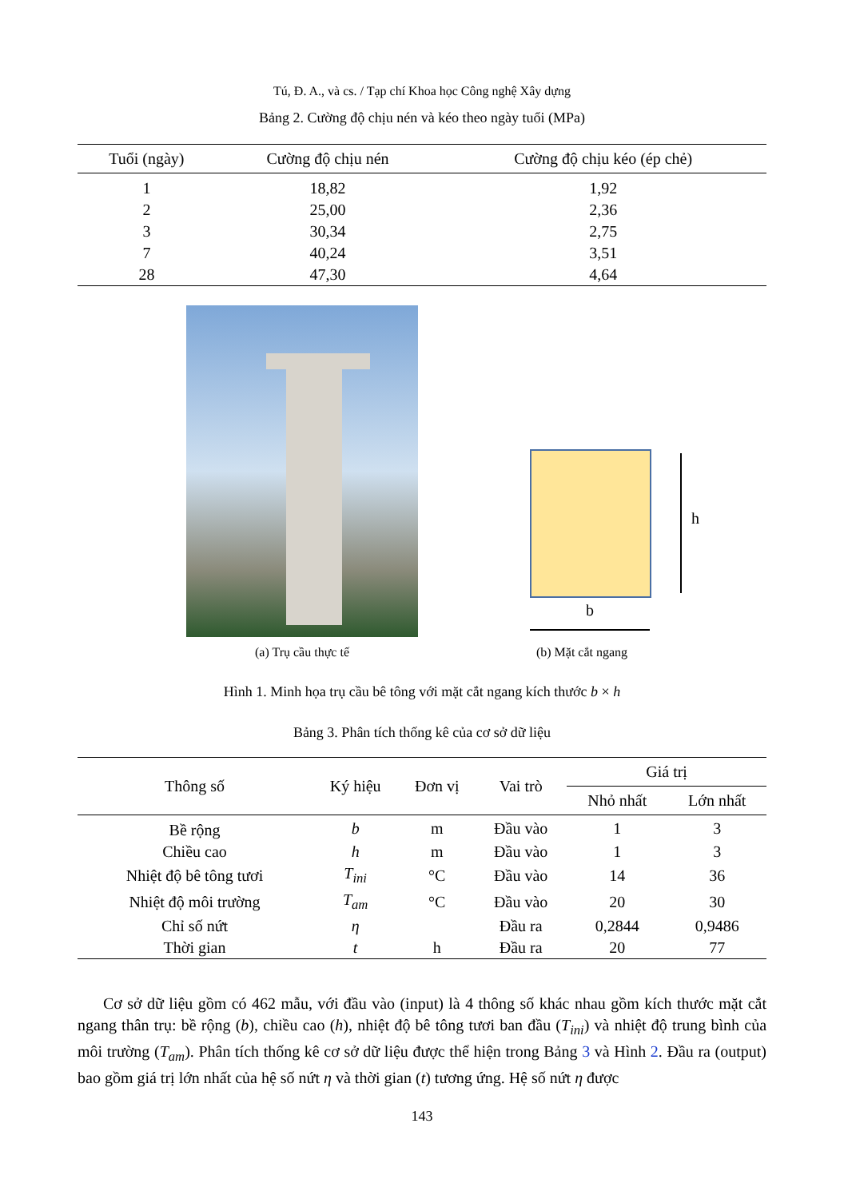Tú, Đ. A., và cs. / Tạp chí Khoa học Công nghệ Xây dựng
Bảng 2. Cường độ chịu nén và kéo theo ngày tuổi (MPa)
| Tuổi (ngày) | Cường độ chịu nén | Cường độ chịu kéo (ép chẻ) |
| --- | --- | --- |
| 1 | 18,82 | 1,92 |
| 2 | 25,00 | 2,36 |
| 3 | 30,34 | 2,75 |
| 7 | 40,24 | 3,51 |
| 28 | 47,30 | 4,64 |
(a) Trụ cầu thực tế
h
b
(b) Mặt cắt ngang
Hình 1. Minh họa trụ cầu bê tông với mặt cắt ngang kích thước b × h
Bảng 3. Phân tích thống kê của cơ sở dữ liệu
| Thông số | Ký hiệu | Đơn vị | Vai trò | Giá trị | |
| --- | --- | --- | --- | --- | --- |
| | | | | Nhỏ nhất | Lớn nhất |
| Bề rộng | b | m | Đầu vào | 1 | 3 |
| Chiều cao | h | m | Đầu vào | 1 | 3 |
| Nhiệt độ bê tông tươi | T<sub>ini</sub> | °C | Đầu vào | 14 | 36 |
| Nhiệt độ môi trường | T<sub>am</sub> | °C | Đầu vào | 20 | 30 |
| Chỉ số nứt | η | | Đầu ra | 0,2844 | 0,9486 |
| Thời gian | t | h | Đầu ra | 20 | 77 |
Cơ sở dữ liệu gồm có 462 mẫu, với đầu vào (input) là 4 thông số khác nhau gồm kích thước mặt cắt ngang thân trụ: bề rộng (b), chiều cao (h), nhiệt độ bê tông tươi ban đầu (T<sub>ini</sub>) và nhiệt độ trung bình của môi trường (T<sub>am</sub>). Phân tích thống kê cơ sở dữ liệu được thể hiện trong Bảng 3 và Hình 2. Đầu ra (output) bao gồm giá trị lớn nhất của hệ số nứt η và thời gian (t) tương ứng. Hệ số nứt η được
143